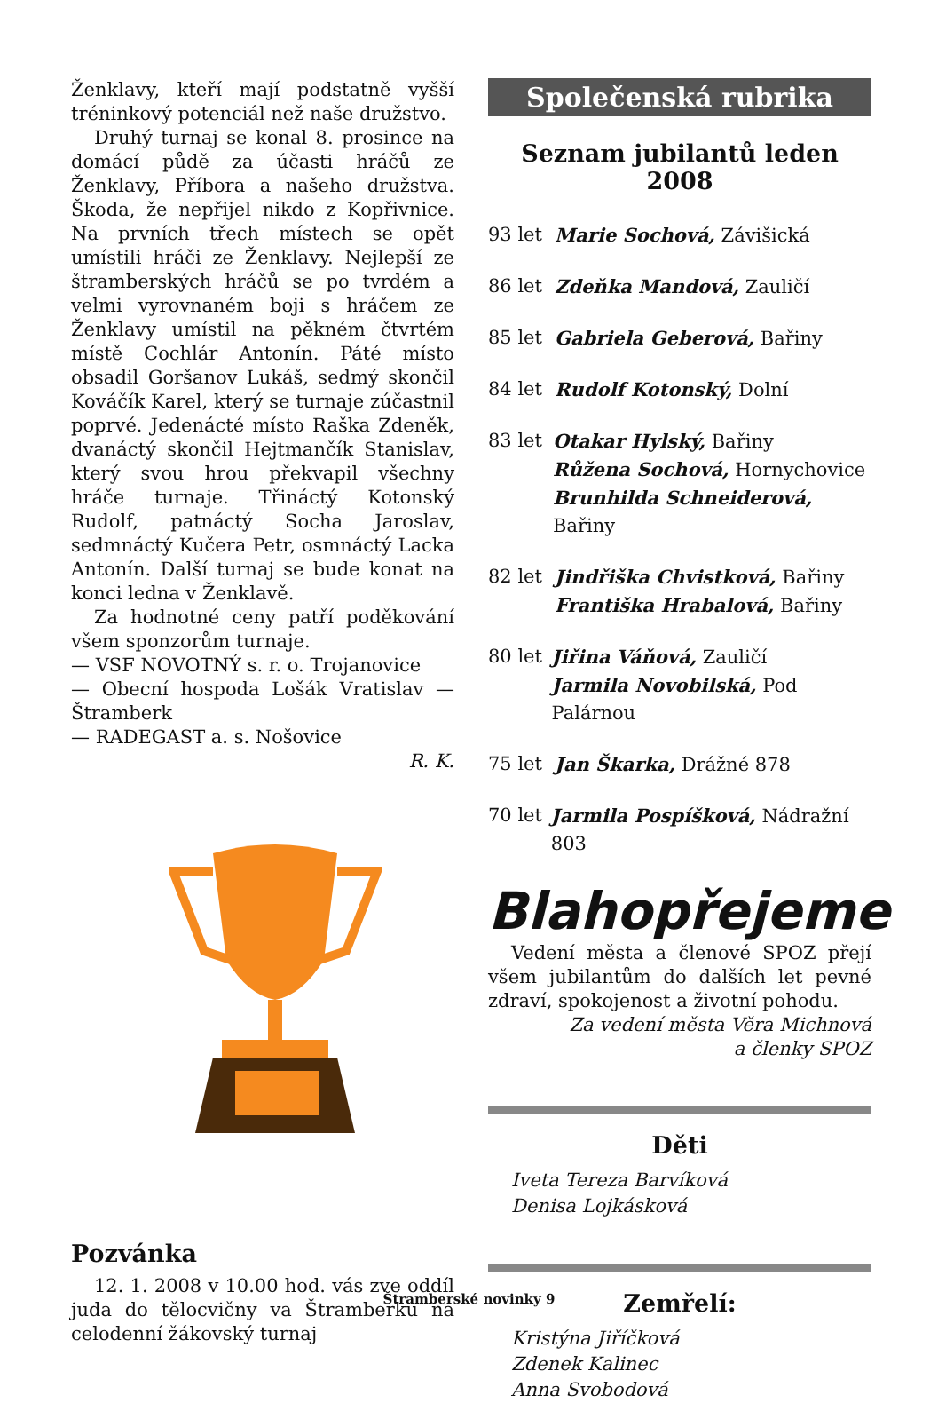Ženklavy, kteří mají podstatně vyšší tréninkový potenciál než naše družstvo.
Druhý turnaj se konal 8. prosince na domácí půdě za účasti hráčů ze Ženklavy, Příbora a našeho družstva. Škoda, že nepřijel nikdo z Kopřivnice. Na prvních třech místech se opět umístili hráči ze Ženklavy. Nejlepší ze štramberských hráčů se po tvrdém a velmi vyrovnaném boji s hráčem ze Ženklavy umístil na pěkném čtvrtém místě Cochlár Antonín. Páté místo obsadil Goršanov Lukáš, sedmý skončil Kováčík Karel, který se turnaje zúčastnil poprvé. Jedenácté místo Raška Zdeněk, dvanáctý skončil Hejtmančík Stanislav, který svou hrou překvapil všechny hráče turnaje. Třináctý Kotonský Rudolf, patnáctý Socha Jaroslav, sedmnáctý Kučera Petr, osmnáctý Lacka Antonín. Další turnaj se bude konat na konci ledna v Ženklavě.
Za hodnotné ceny patří poděkování všem sponzorům turnaje.
— VSF NOVOTNÝ s. r. o. Trojanovice
— Obecní hospoda Lošák Vratislav — Štramberk
— RADEGAST a. s. Nošovice
R. K.
Pozvánka
12. 1. 2008 v 10.00 hod. vás zve oddíl juda do tělocvičny va Štramberku na celodenní žákovský turnaj
Společenská rubrika
Seznam jubilantů leden 2008
93 let Marie Sochová, Závišická
86 let Zdeňka Mandová, Zauličí
85 let Gabriela Geberová, Bařiny
84 let Rudolf Kotonský, Dolní
83 let Otakar Hylský, Bařiny
Růžena Sochová, Hornychovice
Brunhilda Schneiderová, Bařiny
82 let Jindřiška Chvistková, Bařiny
Františka Hrabalová, Bařiny
80 let Jiřina Váňová, Zauličí
Jarmila Novobilská, Pod Palárnou
75 let Jan Škarka, Drážné 878
70 let Jarmila Pospíšková, Nádražní 803
Blahopřejeme
Vedení města a členové SPOZ přejí všem jubilantům do dalších let pevné zdraví, spokojenost a životní pohodu.
Za vedení města Věra Michnová
a členky SPOZ
Děti
Iveta Tereza Barvíková
Denisa Lojkásková
Zemřelí:
Kristýna Jiříčková
Zdenek Kalinec
Anna Svobodová
Štramberské novinky 9